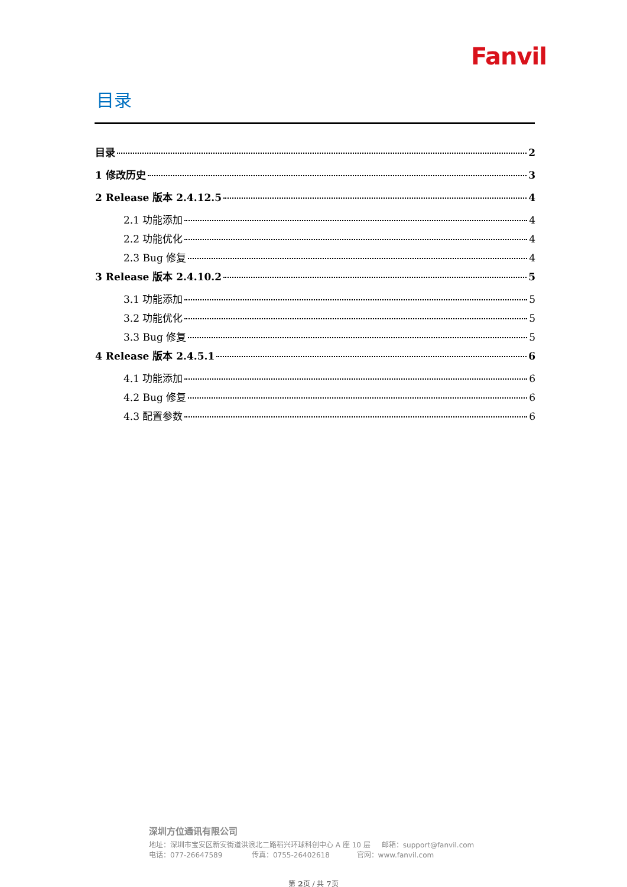Fanvil
目录
目录 2
1 修改历史 3
2 Release 版本 2.4.12.5 4
2.1 功能添加 4
2.2 功能优化 4
2.3 Bug 修复 4
3 Release 版本 2.4.10.2 5
3.1 功能添加 5
3.2 功能优化 5
3.3 Bug 修复 5
4 Release 版本 2.4.5.1 6
4.1 功能添加 6
4.2 Bug 修复 6
4.3 配置参数 6
深圳方位通讯有限公司
地址：深圳市宝安区新安街道洪浪北二路稻兴环球科创中心 A 座 10 层 邮箱：support@fanvil.com
电话：077-26647589 传真：0755-26402618 官网：www.fanvil.com
第 2页 / 共 7页